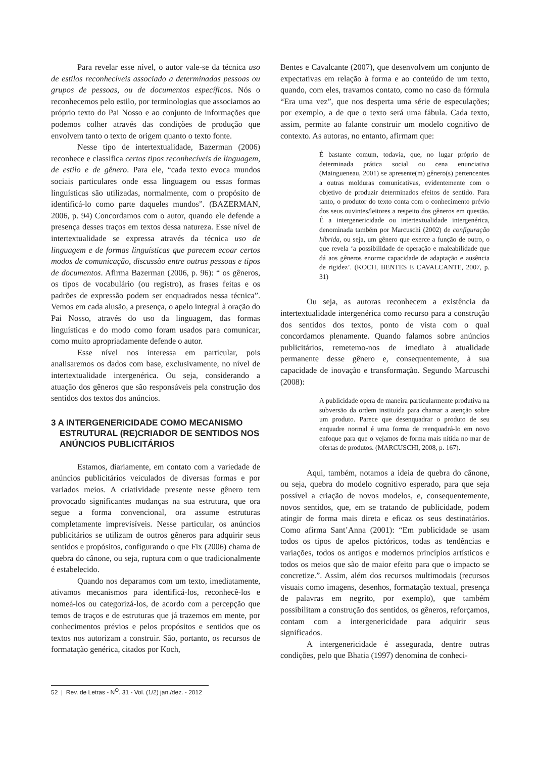Para revelar esse nível, o autor vale-se da técnica uso de estilos reconhecíveis associado a determinadas pessoas ou grupos de pessoas, ou de documentos específicos. Nós o reconhecemos pelo estilo, por terminologias que associamos ao próprio texto do Pai Nosso e ao conjunto de informações que podemos colher através das condições de produção que envolvem tanto o texto de origem quanto o texto fonte.
Nesse tipo de intertextualidade, Bazerman (2006) reconhece e classifica certos tipos reconhecíveis de linguagem, de estilo e de gênero. Para ele, “cada texto evoca mundos sociais particulares onde essa linguagem ou essas formas linguísticas são utilizadas, normalmente, com o propósito de identificá-lo como parte daqueles mundos”. (BAZERMAN, 2006, p. 94) Concordamos com o autor, quando ele defende a presença desses traços em textos dessa natureza. Esse nível de intertextualidade se expressa através da técnica uso de linguagem e de formas linguísticas que parecem ecoar certos modos de comunicação, discussão entre outras pessoas e tipos de documentos. Afirma Bazerman (2006, p. 96): “ os gêneros, os tipos de vocabulário (ou registro), as frases feitas e os padrões de expressão podem ser enquadrados nessa técnica”. Vemos em cada alusão, a presença, o apelo integral à oração do Pai Nosso, através do uso da linguagem, das formas linguísticas e do modo como foram usados para comunicar, como muito apropriadamente defende o autor.
Esse nível nos interessa em particular, pois analisaremos os dados com base, exclusivamente, no nível de intertextualidade intergenérica. Ou seja, considerando a atuação dos gêneros que são responsáveis pela construção dos sentidos dos textos dos anúncios.
3 A INTERGENERICIDADE COMO MECANISMO ESTRUTURAL (RE)CRIADOR DE SENTIDOS NOS ANÚNCIOS PUBLICITÁRIOS
Estamos, diariamente, em contato com a variedade de anúncios publicitários veiculados de diversas formas e por variados meios. A criatividade presente nesse gênero tem provocado significantes mudanças na sua estrutura, que ora segue a forma convencional, ora assume estruturas completamente imprevisíveis. Nesse particular, os anúncios publicitários se utilizam de outros gêneros para adquirir seus sentidos e propósitos, configurando o que Fix (2006) chama de quebra do cânone, ou seja, ruptura com o que tradicionalmente é estabelecido.
Quando nos deparamos com um texto, imediatamente, ativamos mecanismos para identificá-los, reconhecê-los e nomeá-los ou categorizá-los, de acordo com a percepção que temos de traços e de estruturas que já trazemos em mente, por conhecimentos prévios e pelos propósitos e sentidos que os textos nos autorizam a construir. São, portanto, os recursos de formatação genérica, citados por Koch,
Bentes e Cavalcante (2007), que desenvolvem um conjunto de expectativas em relação à forma e ao conteúdo de um texto, quando, com eles, travamos contato, como no caso da fórmula “Era uma vez”, que nos desperta uma série de especulações; por exemplo, a de que o texto será uma fábula. Cada texto, assim, permite ao falante construir um modelo cognitivo de contexto. As autoras, no entanto, afirmam que:
É bastante comum, todavia, que, no lugar próprio de determinada prática social ou cena enunciativa (Maingueneau, 2001) se apresente(m) gênero(s) pertencentes a outras molduras comunicativas, evidentemente com o objetivo de produzir determinados efeitos de sentido. Para tanto, o produtor do texto conta com o conhecimento prévio dos seus ouvintes/leitores a respeito dos gêneros em questão. É a intergenericidade ou intertextualidade intergenérica, denominada também por Marcuschi (2002) de configuração híbrida, ou seja, um gênero que exerce a função de outro, o que revela ‘a possibilidade de operação e maleabilidade que dá aos gêneros enorme capacidade de adaptação e ausência de rigidez’. (KOCH, BENTES E CAVALCANTE, 2007, p. 31)
Ou seja, as autoras reconhecem a existência da intertextualidade intergenérica como recurso para a construção dos sentidos dos textos, ponto de vista com o qual concordamos plenamente. Quando falamos sobre anúncios publicitários, remetemo-nos de imediato à atualidade permanente desse gênero e, consequentemente, à sua capacidade de inovação e transformação. Segundo Marcuschi (2008):
A publicidade opera de maneira particularmente produtiva na subversão da ordem instituída para chamar a atenção sobre um produto. Parece que desenquadrar o produto de seu enquadre normal é uma forma de reenquadrá-lo em novo enfoque para que o vejamos de forma mais nítida no mar de ofertas de produtos. (MARCUSCHI, 2008, p. 167).
Aqui, também, notamos a ideia de quebra do cânone, ou seja, quebra do modelo cognitivo esperado, para que seja possível a criação de novos modelos, e, consequentemente, novos sentidos, que, em se tratando de publicidade, podem atingir de forma mais direta e eficaz os seus destinatários. Como afirma Sant’Anna (2001): “Em publicidade se usam todos os tipos de apelos pictóricos, todas as tendências e variações, todos os antigos e modernos princípios artísticos e todos os meios que são de maior efeito para que o impacto se concretize.”. Assim, além dos recursos multimodais (recursos visuais como imagens, desenhos, formatação textual, presença de palavras em negrito, por exemplo), que também possibilitam a construção dos sentidos, os gêneros, reforçamos, contam com a intergenericidade para adquirir seus significados.
A intergenericidade é assegurada, dentre outras condições, pelo que Bhatia (1997) denomina de conheci-
52 | Rev. de Letras - N<sup>O</sup>. 31 - Vol. (1/2) jan./dez. - 2012